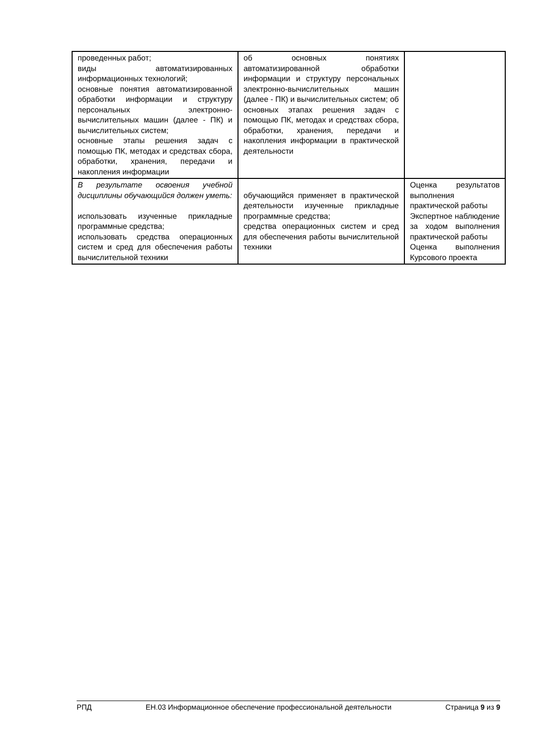| проведенных работ; виды автоматизированных информационных технологий; основные понятия автоматизированной обработки информации и структуру персональных электронно-вычислительных машин (далее - ПК) и вычислительных систем; основные этапы решения задач с помощью ПК, методах и средствах сбора, обработки, хранения, передачи и накопления информации | об основных понятиях автоматизированной обработки информации и структуру персональных электронно-вычислительных машин (далее - ПК) и вычислительных систем; об основных этапах решения задач с помощью ПК, методах и средствах сбора, обработки, хранения, передачи и накопления информации в практической деятельности | |
| В результате освоения учебной дисциплины обучающийся должен уметь: использовать изученные прикладные программные средства; использовать средства операционных систем и сред для обеспечения работы вычислительной техники | обучающийся применяет в практической деятельности изученные прикладные программные средства; средства операционных систем и сред для обеспечения работы вычислительной техники | Оценка результатов выполнения практической работы Экспертное наблюдение за ходом выполнения практической работы Оценка выполнения Курсового проекта |
РПД ЕН.03 Информационное обеспечение профессиональной деятельности Страница 9 из 9